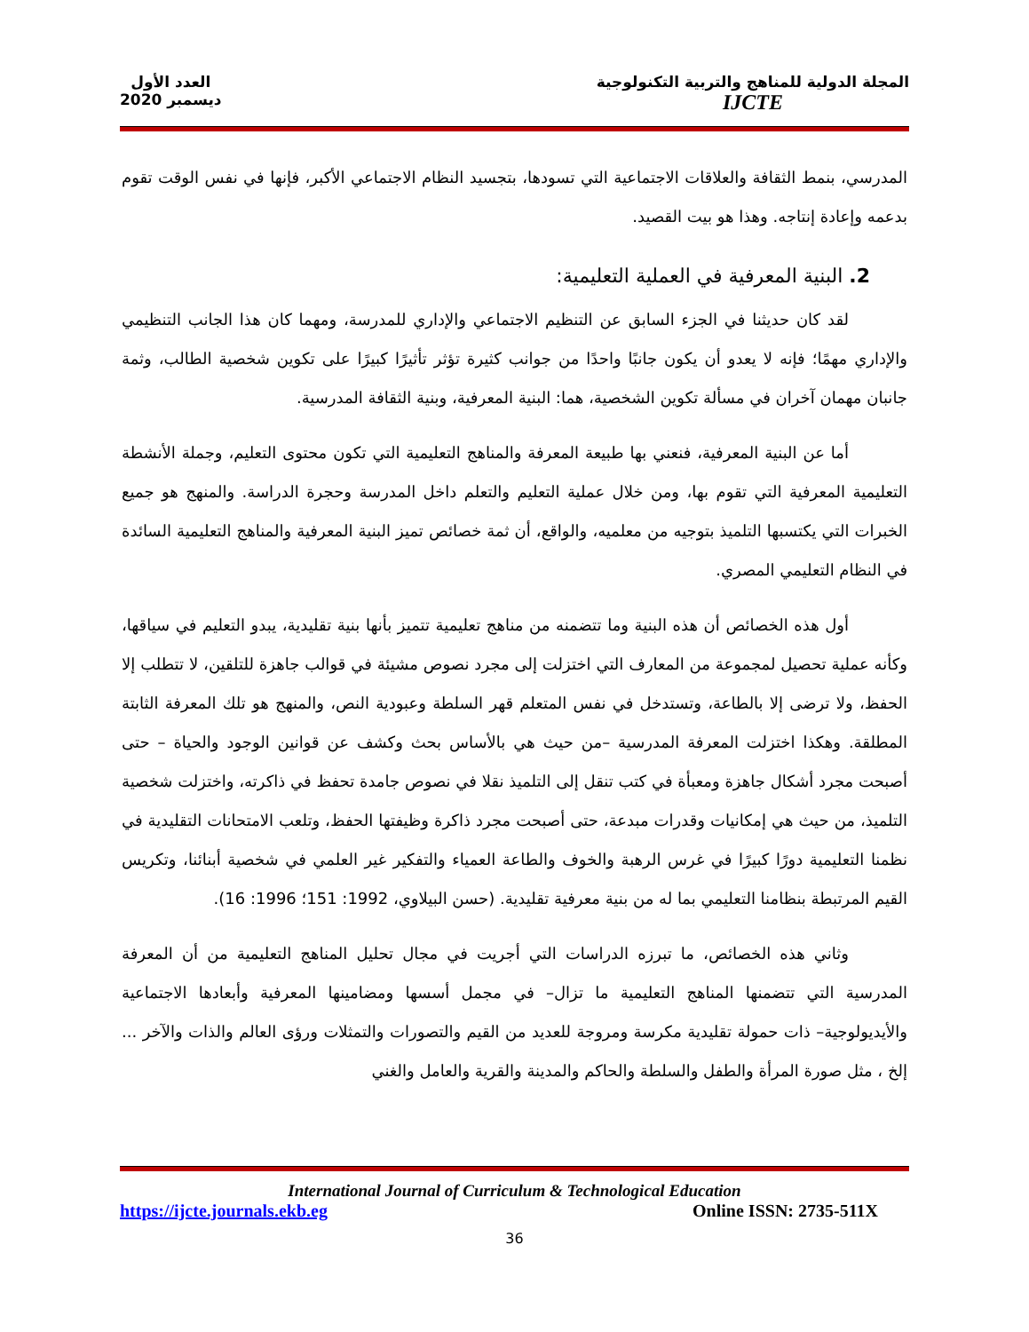المجلة الدولية للمناهج والتربية التكنولوجية
IJCTE
العدد الأول
ديسمبر 2020
المدرسي، بنمط الثقافة والعلاقات الاجتماعية التي تسودها، بتجسيد النظام الاجتماعي الأكبر، فإنها في نفس الوقت تقوم بدعمه وإعادة إنتاجه. وهذا هو بيت القصيد.
2. البنية المعرفية في العملية التعليمية:
لقد كان حديثنا في الجزء السابق عن التنظيم الاجتماعي والإداري للمدرسة، ومهما كان هذا الجانب التنظيمي والإداري مهمًا؛ فإنه لا يعدو أن يكون جانبًا واحدًا من جوانب كثيرة تؤثر تأثيرًا كبيرًا على تكوين شخصية الطالب، وثمة جانبان مهمان آخران في مسألة تكوين الشخصية، هما: البنية المعرفية، وبنية الثقافة المدرسية.
أما عن البنية المعرفية، فنعني بها طبيعة المعرفة والمناهج التعليمية التي تكون محتوى التعليم، وجملة الأنشطة التعليمية المعرفية التي تقوم بها، ومن خلال عملية التعليم والتعلم داخل المدرسة وحجرة الدراسة. والمنهج هو جميع الخبرات التي يكتسبها التلميذ بتوجيه من معلميه، والواقع، أن ثمة خصائص تميز البنية المعرفية والمناهج التعليمية السائدة في النظام التعليمي المصري.
أول هذه الخصائص أن هذه البنية وما تتضمنه من مناهج تعليمية تتميز بأنها بنية تقليدية، يبدو التعليم في سياقها، وكأنه عملية تحصيل لمجموعة من المعارف التي اختزلت إلى مجرد نصوص مشيئة في قوالب جاهزة للتلقين، لا تتطلب إلا الحفظ، ولا ترضى إلا بالطاعة، وتستدخل في نفس المتعلم قهر السلطة وعبودية النص، والمنهج هو تلك المعرفة الثابتة المطلقة. وهكذا اختزلت المعرفة المدرسية –من حيث هي بالأساس بحث وكشف عن قوانين الوجود والحياة – حتى أصبحت مجرد أشكال جاهزة ومعبأة في كتب تنقل إلى التلميذ نقلا في نصوص جامدة تحفظ في ذاكرته، واختزلت شخصية التلميذ، من حيث هي إمكانيات وقدرات مبدعة، حتى أصبحت مجرد ذاكرة وظيفتها الحفظ، وتلعب الامتحانات التقليدية في نظمنا التعليمية دورًا كبيرًا في غرس الرهبة والخوف والطاعة العمياء والتفكير غير العلمي في شخصية أبنائنا، وتكريس القيم المرتبطة بنظامنا التعليمي بما له من بنية معرفية تقليدية. (حسن البيلاوي، 1992: 151؛ 1996: 16).
وثاني هذه الخصائص، ما تبرزه الدراسات التي أجريت في مجال تحليل المناهج التعليمية من أن المعرفة المدرسية التي تتضمنها المناهج التعليمية ما تزال– في مجمل أسسها ومضامينها المعرفية وأبعادها الاجتماعية والأيديولوجية– ذات حمولة تقليدية مكرسة ومروجة للعديد من القيم والتصورات والتمثلات ورؤى العالم والذات والآخر ... إلخ ، مثل صورة المرأة والطفل والسلطة والحاكم والمدينة والقرية والعامل والغني
International Journal of Curriculum & Technological Education
https://ijcte.journals.ekb.eg Online ISSN: 2735-511X
36